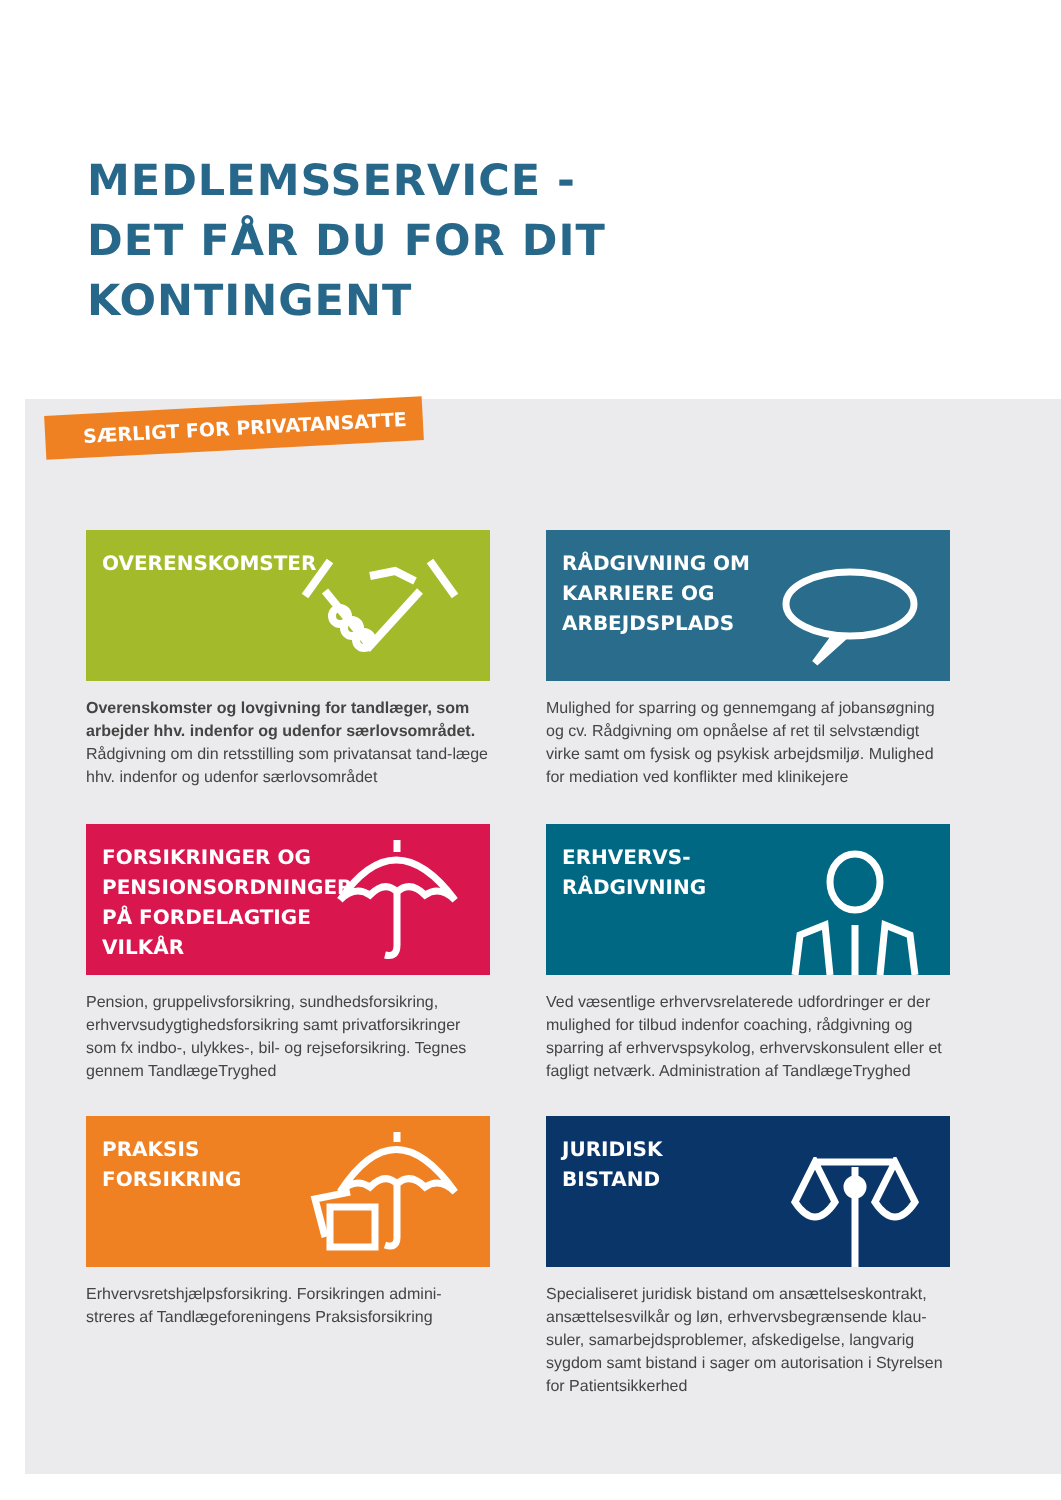MEDLEMSSERVICE -
DET FÅR DU FOR DIT
KONTINGENT
SÆRLIGT FOR PRIVATANSATTE
OVERENSKOMSTER
RÅDGIVNING OM
KARRIERE OG
ARBEJDSPLADS
Overenskomster og lovgivning for tandlæger, som arbejder hhv. indenfor og udenfor særlovsområdet. Rådgivning om din retsstilling som privatansat tand-læge hhv. indenfor og udenfor særlovsområdet
Mulighed for sparring og gennemgang af jobansøgning og cv. Rådgivning om opnåelse af ret til selvstændigt virke samt om fysisk og psykisk arbejdsmiljø. Mulighed for mediation ved konflikter med klinikejere
FORSIKRINGER OG
PENSIONSORDNINGER
PÅ FORDELAGTIGE
VILKÅR
ERHVERVS-
RÅDGIVNING
Pension, gruppelivsforsikring, sundhedsforsikring, erhvervsudygtighedsforsikring samt privatforsikringer som fx indbo-, ulykkes-, bil- og rejseforsikring. Tegnes gennem TandlægeTryghed
Ved væsentlige erhvervsrelaterede udfordringer er der mulighed for tilbud indenfor coaching, rådgivning og sparring af erhvervspsykolog, erhvervskonsulent eller et fagligt netværk. Administration af TandlægeTryghed
PRAKSIS
FORSIKRING
JURIDISK
BISTAND
Erhvervsretshjælpsforsikring. Forsikringen admini-streres af Tandlægeforeningens Praksisforsikring
Specialiseret juridisk bistand om ansættelseskontrakt, ansættelsesvilkår og løn, erhvervsbegrænsende klau-suler, samarbejdsproblemer, afskedigelse, langvarig sygdom samt bistand i sager om autorisation i Styrelsen for Patientsikkerhed